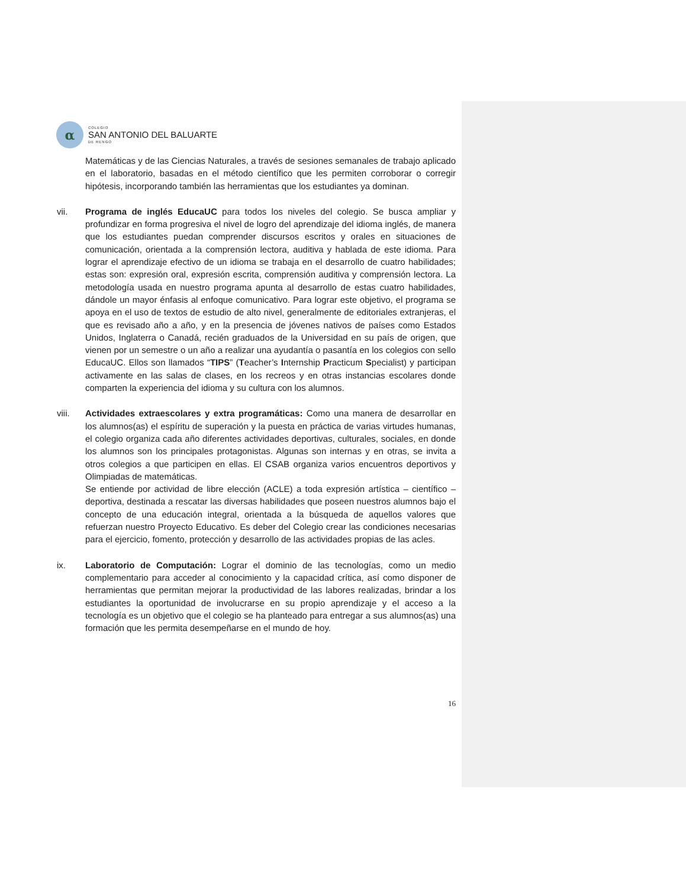α
COLEGIO
SAN ANTONIO DEL BALUARTE
DE RENGO
Matemáticas y de las Ciencias Naturales, a través de sesiones semanales de trabajo aplicado en el laboratorio, basadas en el método científico que les permiten corroborar o corregir hipótesis, incorporando también las herramientas que los estudiantes ya dominan.
vii. Programa de inglés EducaUC para todos los niveles del colegio. Se busca ampliar y profundizar en forma progresiva el nivel de logro del aprendizaje del idioma inglés, de manera que los estudiantes puedan comprender discursos escritos y orales en situaciones de comunicación, orientada a la comprensión lectora, auditiva y hablada de este idioma. Para lograr el aprendizaje efectivo de un idioma se trabaja en el desarrollo de cuatro habilidades; estas son: expresión oral, expresión escrita, comprensión auditiva y comprensión lectora. La metodología usada en nuestro programa apunta al desarrollo de estas cuatro habilidades, dándole un mayor énfasis al enfoque comunicativo. Para lograr este objetivo, el programa se apoya en el uso de textos de estudio de alto nivel, generalmente de editoriales extranjeras, el que es revisado año a año, y en la presencia de jóvenes nativos de países como Estados Unidos, Inglaterra o Canadá, recién graduados de la Universidad en su país de origen, que vienen por un semestre o un año a realizar una ayudantía o pasantía en los colegios con sello EducaUC. Ellos son llamados “TIPS” (Teacher’s Internship Practicum Specialist) y participan activamente en las salas de clases, en los recreos y en otras instancias escolares donde comparten la experiencia del idioma y su cultura con los alumnos.
viii. Actividades extraescolares y extra programáticas: Como una manera de desarrollar en los alumnos(as) el espíritu de superación y la puesta en práctica de varias virtudes humanas, el colegio organiza cada año diferentes actividades deportivas, culturales, sociales, en donde los alumnos son los principales protagonistas. Algunas son internas y en otras, se invita a otros colegios a que participen en ellas. El CSAB organiza varios encuentros deportivos y Olimpiadas de matemáticas.
Se entiende por actividad de libre elección (ACLE) a toda expresión artística – científico – deportiva, destinada a rescatar las diversas habilidades que poseen nuestros alumnos bajo el concepto de una educación integral, orientada a la búsqueda de aquellos valores que refuerzan nuestro Proyecto Educativo. Es deber del Colegio crear las condiciones necesarias para el ejercicio, fomento, protección y desarrollo de las actividades propias de las acles.
ix. Laboratorio de Computación: Lograr el dominio de las tecnologías, como un medio complementario para acceder al conocimiento y la capacidad crítica, así como disponer de herramientas que permitan mejorar la productividad de las labores realizadas, brindar a los estudiantes la oportunidad de involucrarse en su propio aprendizaje y el acceso a la tecnología es un objetivo que el colegio se ha planteado para entregar a sus alumnos(as) una formación que les permita desempeñarse en el mundo de hoy.
16